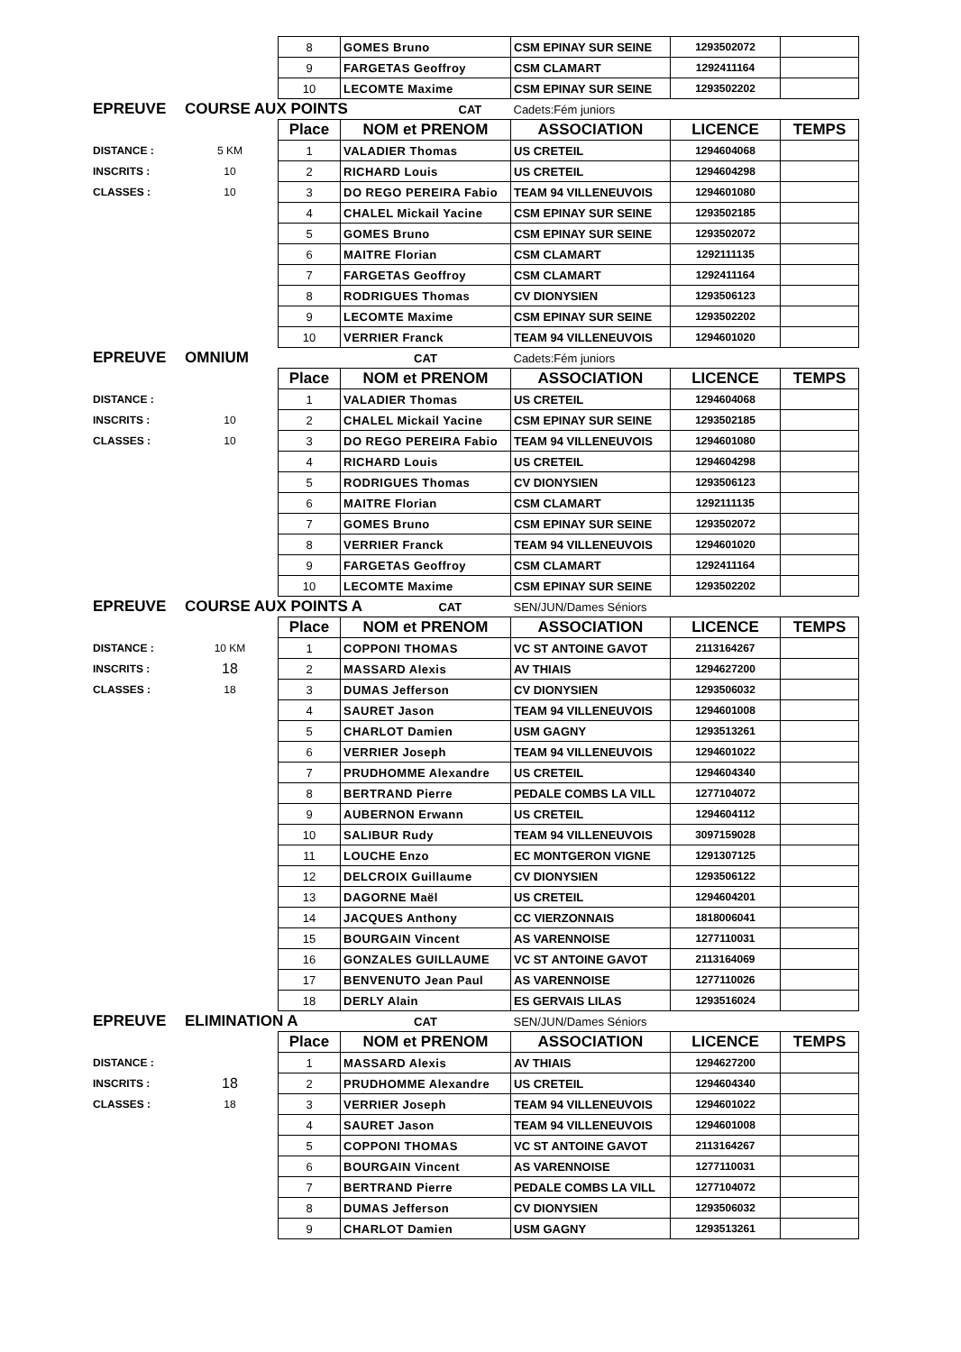| | | 8 | GOMES Bruno | CSM EPINAY SUR SEINE | 1293502072 | |
| | | 9 | FARGETAS Geoffroy | CSM CLAMART | 1292411164 | |
| | | 10 | LECOMTE Maxime | CSM EPINAY SUR SEINE | 1293502202 | |
| EPREUVE | COURSE AUX POINTS CAT | | | Cadets:Fém juniors | | |
| | | Place | NOM et PRENOM | ASSOCIATION | LICENCE | TEMPS |
| DISTANCE : | 5 KM | 1 | VALADIER Thomas | US CRETEIL | 1294604068 | |
| INSCRITS : | 10 | 2 | RICHARD Louis | US CRETEIL | 1294604298 | |
| CLASSES : | 10 | 3 | DO REGO PEREIRA Fabio | TEAM 94 VILLENEUVOIS | 1294601080 | |
| | | 4 | CHALEL Mickail Yacine | CSM EPINAY SUR SEINE | 1293502185 | |
| | | 5 | GOMES Bruno | CSM EPINAY SUR SEINE | 1293502072 | |
| | | 6 | MAITRE Florian | CSM CLAMART | 1292111135 | |
| | | 7 | FARGETAS Geoffroy | CSM CLAMART | 1292411164 | |
| | | 8 | RODRIGUES Thomas | CV DIONYSIEN | 1293506123 | |
| | | 9 | LECOMTE Maxime | CSM EPINAY SUR SEINE | 1293502202 | |
| | | 10 | VERRIER Franck | TEAM 94 VILLENEUVOIS | 1294601020 | |
| EPREUVE | OMNIUM | | CAT | Cadets:Fém juniors | | |
| | | Place | NOM et PRENOM | ASSOCIATION | LICENCE | TEMPS |
| DISTANCE : | | 1 | VALADIER Thomas | US CRETEIL | 1294604068 | |
| INSCRITS : | 10 | 2 | CHALEL Mickail Yacine | CSM EPINAY SUR SEINE | 1293502185 | |
| CLASSES : | 10 | 3 | DO REGO PEREIRA Fabio | TEAM 94 VILLENEUVOIS | 1294601080 | |
| | | 4 | RICHARD Louis | US CRETEIL | 1294604298 | |
| | | 5 | RODRIGUES Thomas | CV DIONYSIEN | 1293506123 | |
| | | 6 | MAITRE Florian | CSM CLAMART | 1292111135 | |
| | | 7 | GOMES Bruno | CSM EPINAY SUR SEINE | 1293502072 | |
| | | 8 | VERRIER Franck | TEAM 94 VILLENEUVOIS | 1294601020 | |
| | | 9 | FARGETAS Geoffroy | CSM CLAMART | 1292411164 | |
| | | 10 | LECOMTE Maxime | CSM EPINAY SUR SEINE | 1293502202 | |
| EPREUVE | COURSE AUX POINTS A CAT | | | SEN/JUN/Dames Séniors | | |
| | | Place | NOM et PRENOM | ASSOCIATION | LICENCE | TEMPS |
| DISTANCE : | 10 KM | 1 | COPPONI THOMAS | VC ST ANTOINE GAVOT | 2113164267 | |
| INSCRITS : | 18 | 2 | MASSARD Alexis | AV THIAIS | 1294627200 | |
| CLASSES : | 18 | 3 | DUMAS Jefferson | CV DIONYSIEN | 1293506032 | |
| | | 4 | SAURET Jason | TEAM 94 VILLENEUVOIS | 1294601008 | |
| | | 5 | CHARLOT Damien | USM GAGNY | 1293513261 | |
| | | 6 | VERRIER Joseph | TEAM 94 VILLENEUVOIS | 1294601022 | |
| | | 7 | PRUDHOMME Alexandre | US CRETEIL | 1294604340 | |
| | | 8 | BERTRAND Pierre | PEDALE COMBS LA VILL | 1277104072 | |
| | | 9 | AUBERNON Erwann | US CRETEIL | 1294604112 | |
| | | 10 | SALIBUR Rudy | TEAM 94 VILLENEUVOIS | 3097159028 | |
| | | 11 | LOUCHE Enzo | EC MONTGERON VIGNE | 1291307125 | |
| | | 12 | DELCROIX Guillaume | CV DIONYSIEN | 1293506122 | |
| | | 13 | DAGORNE Maël | US CRETEIL | 1294604201 | |
| | | 14 | JACQUES Anthony | CC VIERZONNAIS | 1818006041 | |
| | | 15 | BOURGAIN Vincent | AS VARENNOISE | 1277110031 | |
| | | 16 | GONZALES GUILLAUME | VC ST ANTOINE GAVOT | 2113164069 | |
| | | 17 | BENVENUTO Jean Paul | AS VARENNOISE | 1277110026 | |
| | | 18 | DERLY Alain | ES GERVAIS LILAS | 1293516024 | |
| EPREUVE | ELIMINATION A | | CAT | SEN/JUN/Dames Séniors | | |
| | | Place | NOM et PRENOM | ASSOCIATION | LICENCE | TEMPS |
| DISTANCE : | | 1 | MASSARD Alexis | AV THIAIS | 1294627200 | |
| INSCRITS : | 18 | 2 | PRUDHOMME Alexandre | US CRETEIL | 1294604340 | |
| CLASSES : | 18 | 3 | VERRIER Joseph | TEAM 94 VILLENEUVOIS | 1294601022 | |
| | | 4 | SAURET Jason | TEAM 94 VILLENEUVOIS | 1294601008 | |
| | | 5 | COPPONI THOMAS | VC ST ANTOINE GAVOT | 2113164267 | |
| | | 6 | BOURGAIN Vincent | AS VARENNOISE | 1277110031 | |
| | | 7 | BERTRAND Pierre | PEDALE COMBS LA VILL | 1277104072 | |
| | | 8 | DUMAS Jefferson | CV DIONYSIEN | 1293506032 | |
| | | 9 | CHARLOT Damien | USM GAGNY | 1293513261 | |